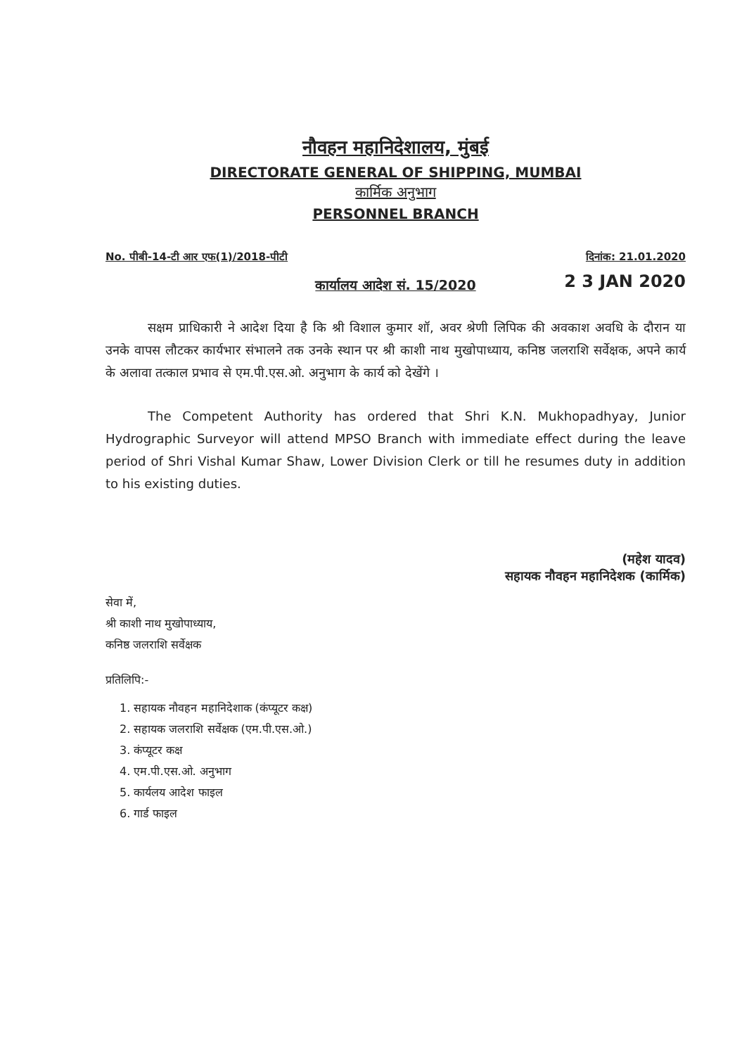नौवहन महानिदेशालय, मुंबई
DIRECTORATE GENERAL OF SHIPPING, MUMBAI
कार्मिक अनुभाग
PERSONNEL BRANCH
No. पीबी-14-टी आर एफ(1)/2018-पीटी दिनांक: 21.01.2020
2 3 JAN 2020
कार्यालय आदेश सं. 15/2020
सक्षम प्राधिकारी ने आदेश दिया है कि श्री विशाल कुमार शॉ, अवर श्रेणी लिपिक की अवकाश अवधि के दौरान या उनके वापस लौटकर कार्यभार संभालने तक उनके स्थान पर श्री काशी नाथ मुखोपाध्याय, कनिष्ठ जलराशि सर्वेक्षक, अपने कार्य के अलावा तत्काल प्रभाव से एम.पी.एस.ओ. अनुभाग के कार्य को देखेंगे ।
The Competent Authority has ordered that Shri K.N. Mukhopadhyay, Junior Hydrographic Surveyor will attend MPSO Branch with immediate effect during the leave period of Shri Vishal Kumar Shaw, Lower Division Clerk or till he resumes duty in addition to his existing duties.
(महेश यादव)
सहायक नौवहन महानिदेशक (कार्मिक)
सेवा में,
श्री काशी नाथ मुखोपाध्याय,
कनिष्ठ जलराशि सर्वेक्षक
प्रतिलिपि:-
1. सहायक नौवहन महानिदेशाक (कंप्यूटर कक्ष)
2. सहायक जलराशि सर्वेक्षक (एम.पी.एस.ओ.)
3. कंप्यूटर कक्ष
4. एम.पी.एस.ओ. अनुभाग
5. कार्यलय आदेश फाइल
6. गार्ड फाइल